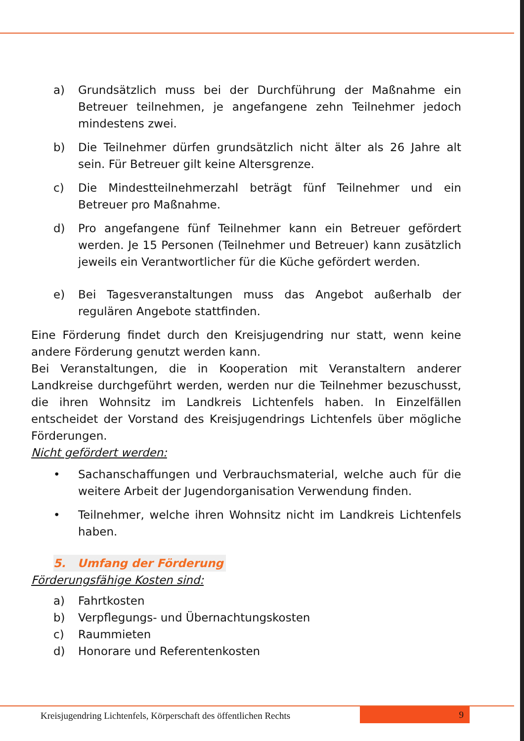a) Grundsätzlich muss bei der Durchführung der Maßnahme ein Betreuer teilnehmen, je angefangene zehn Teilnehmer jedoch mindestens zwei.
b) Die Teilnehmer dürfen grundsätzlich nicht älter als 26 Jahre alt sein. Für Betreuer gilt keine Altersgrenze.
c) Die Mindestteilnehmerzahl beträgt fünf Teilnehmer und ein Betreuer pro Maßnahme.
d) Pro angefangene fünf Teilnehmer kann ein Betreuer gefördert werden. Je 15 Personen (Teilnehmer und Betreuer) kann zusätzlich jeweils ein Verantwortlicher für die Küche gefördert werden.
e) Bei Tagesveranstaltungen muss das Angebot außerhalb der regulären Angebote stattfinden.
Eine Förderung findet durch den Kreisjugendring nur statt, wenn keine andere Förderung genutzt werden kann.
Bei Veranstaltungen, die in Kooperation mit Veranstaltern anderer Landkreise durchgeführt werden, werden nur die Teilnehmer bezuschusst, die ihren Wohnsitz im Landkreis Lichtenfels haben. In Einzelfällen entscheidet der Vorstand des Kreisjugendrings Lichtenfels über mögliche Förderungen.
Nicht gefördert werden:
• Sachanschaffungen und Verbrauchsmaterial, welche auch für die weitere Arbeit der Jugendorganisation Verwendung finden.
• Teilnehmer, welche ihren Wohnsitz nicht im Landkreis Lichtenfels haben.
5. Umfang der Förderung
Förderungsfähige Kosten sind:
a) Fahrtkosten
b) Verpflegungs- und Übernachtungskosten
c) Raummieten
d) Honorare und Referentenkosten
Kreisjugendring Lichtenfels, Körperschaft des öffentlichen Rechts
9